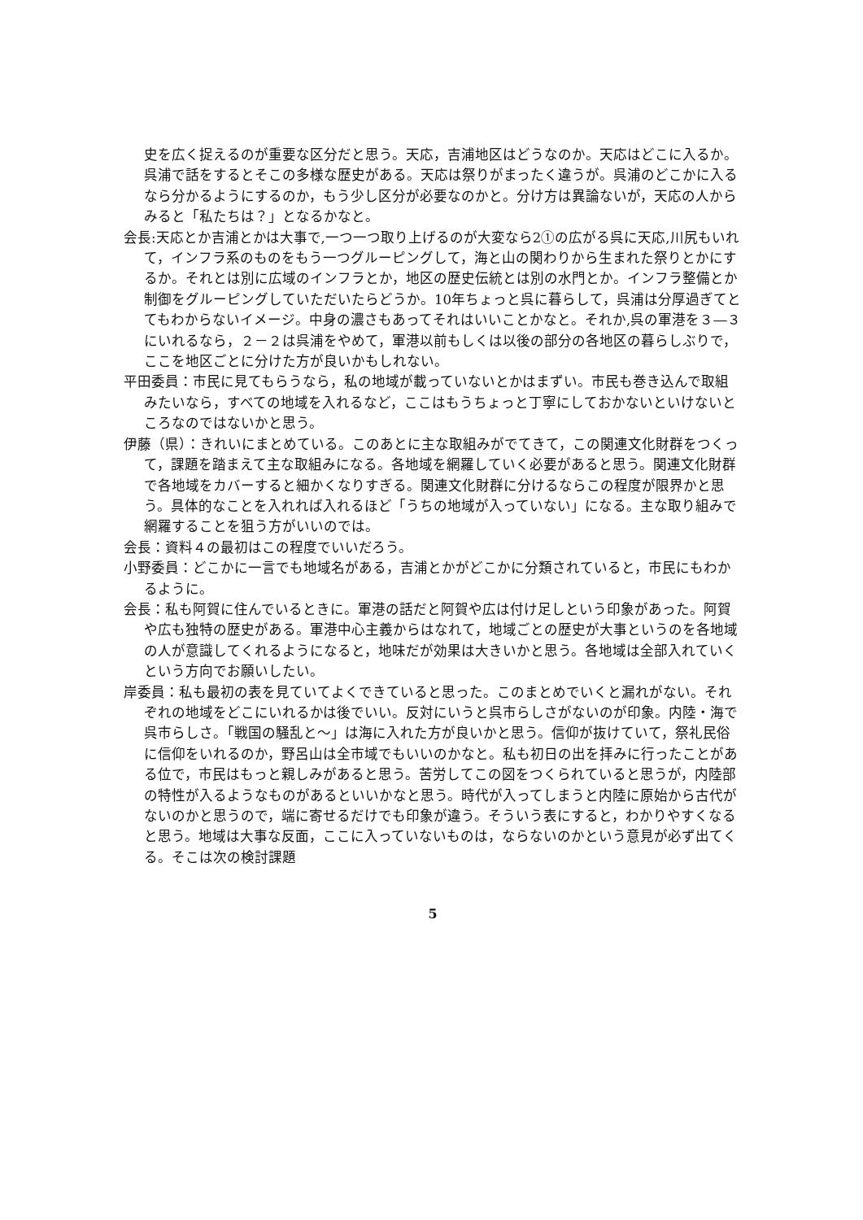史を広く捉えるのが重要な区分だと思う。天応，吉浦地区はどうなのか。天応はどこに入るか。呉浦で話をするとそこの多様な歴史がある。天応は祭りがまったく違うが。呉浦のどこかに入るなら分かるようにするのか，もう少し区分が必要なのかと。分け方は異論ないが，天応の人からみると「私たちは？」となるかなと。
会長:天応とか吉浦とかは大事で,一つ一つ取り上げるのが大変なら2①の広がる呉に天応,川尻もいれて，インフラ系のものをもう一つグルーピングして，海と山の関わりから生まれた祭りとかにするか。それとは別に広域のインフラとか，地区の歴史伝統とは別の水門とか。インフラ整備とか制御をグルーピングしていただいたらどうか。10年ちょっと呉に暮らして，呉浦は分厚過ぎてとてもわからないイメージ。中身の濃さもあってそれはいいことかなと。それか,呉の軍港を３―３にいれるなら，２－２は呉浦をやめて，軍港以前もしくは以後の部分の各地区の暮らしぶりで，ここを地区ごとに分けた方が良いかもしれない。
平田委員：市民に見てもらうなら，私の地域が載っていないとかはまずい。市民も巻き込んで取組みたいなら，すべての地域を入れるなど，ここはもうちょっと丁寧にしておかないといけないところなのではないかと思う。
伊藤（県）：きれいにまとめている。このあとに主な取組みがでてきて，この関連文化財群をつくって，課題を踏まえて主な取組みになる。各地域を網羅していく必要があると思う。関連文化財群で各地域をカバーすると細かくなりすぎる。関連文化財群に分けるならこの程度が限界かと思う。具体的なことを入れれば入れるほど「うちの地域が入っていない」になる。主な取り組みで網羅することを狙う方がいいのでは。
会長：資料４の最初はこの程度でいいだろう。
小野委員：どこかに一言でも地域名がある，吉浦とかがどこかに分類されていると，市民にもわかるように。
会長：私も阿賀に住んでいるときに。軍港の話だと阿賀や広は付け足しという印象があった。阿賀や広も独特の歴史がある。軍港中心主義からはなれて，地域ごとの歴史が大事というのを各地域の人が意識してくれるようになると，地味だが効果は大きいかと思う。各地域は全部入れていくという方向でお願いしたい。
岸委員：私も最初の表を見ていてよくできていると思った。このまとめでいくと漏れがない。それぞれの地域をどこにいれるかは後でいい。反対にいうと呉市らしさがないのが印象。内陸・海で呉市らしさ。「戦国の騒乱と～」は海に入れた方が良いかと思う。信仰が抜けていて，祭礼民俗に信仰をいれるのか，野呂山は全市域でもいいのかなと。私も初日の出を拝みに行ったことがある位で，市民はもっと親しみがあると思う。苦労してこの図をつくられていると思うが，内陸部の特性が入るようなものがあるといいかなと思う。時代が入ってしまうと内陸に原始から古代がないのかと思うので，端に寄せるだけでも印象が違う。そういう表にすると，わかりやすくなると思う。地域は大事な反面，ここに入っていないものは，ならないのかという意見が必ず出てくる。そこは次の検討課題
5